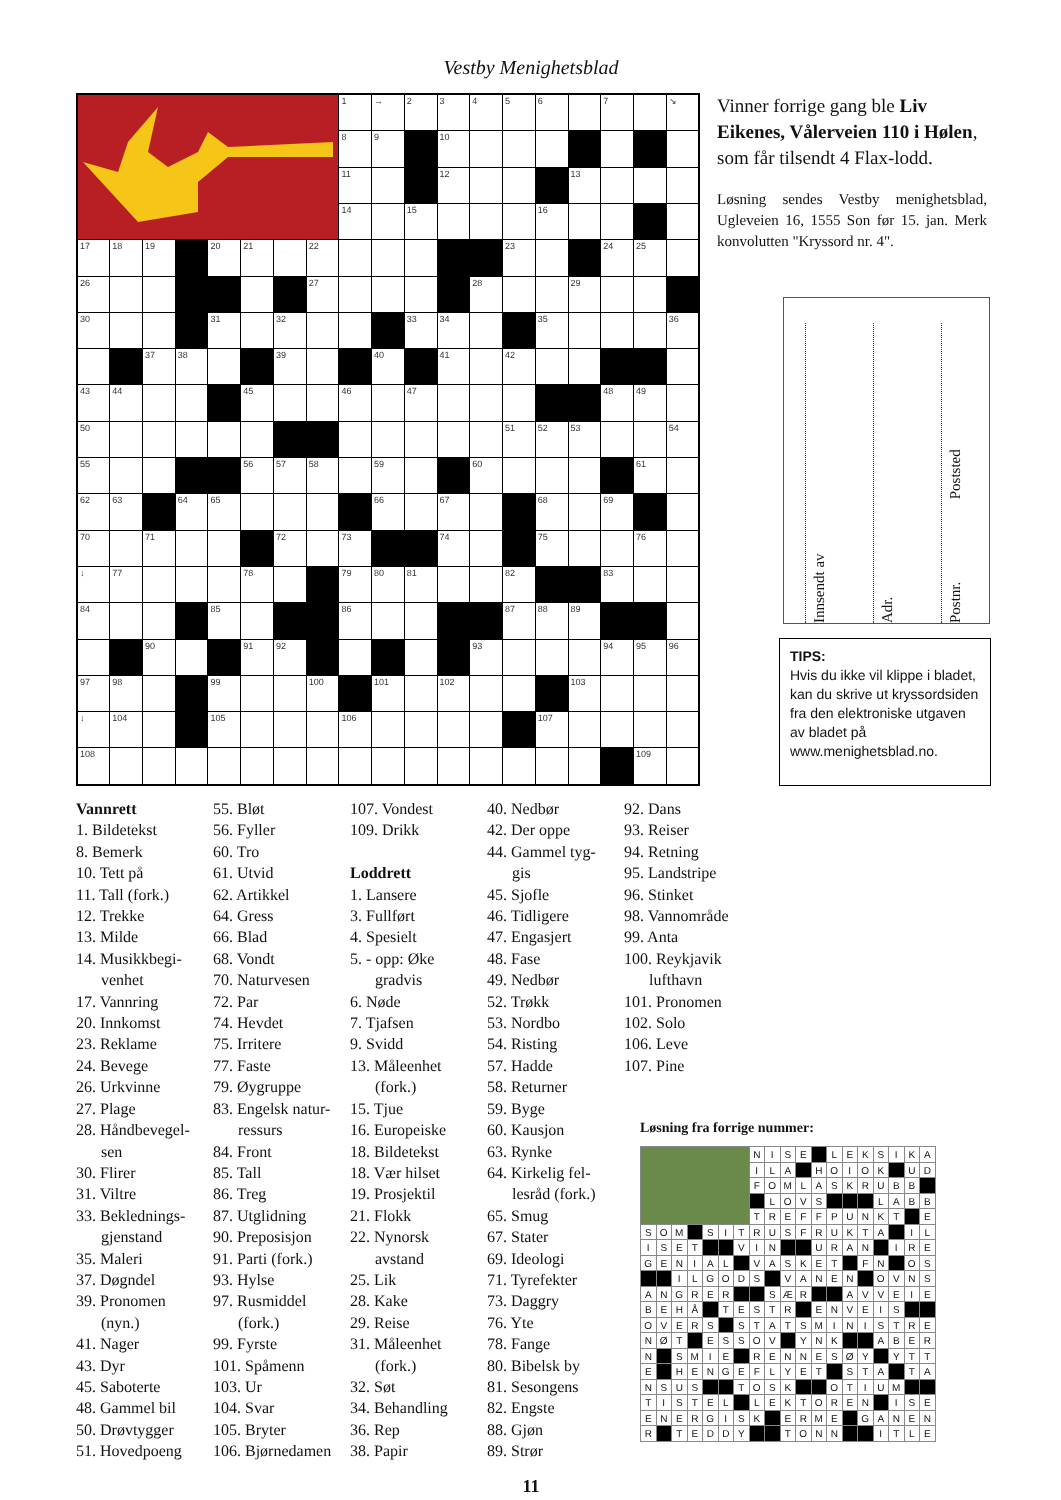Vestby Menighetsblad
| | | | | | | | | 1 | → | 2 | 3 | 4 | 5 | 6 | | 7 | | ↘ |
| | | | | | | | | 8 | 9 | | 10 | | | | | | | |
| | | | | | | | | 11 | | | 12 | | | | 13 | | | |
| | | | | | | | | 14 | | 15 | | | | 16 | | | | |
| 17 | 18 | 19 | | 20 | 21 | | 22 | | | | | | 23 | | | 24 | 25 | |
| 26 | | | | | | | 27 | | | | | 28 | | | 29 | | | |
| 30 | | | | 31 | | 32 | | | | 33 | 34 | | | 35 | | | | 36 |
| | | 37 | 38 | | | 39 | | | 40 | | 41 | | 42 | | | | | |
| 43 | 44 | | | | 45 | | | 46 | | 47 | | | | | | 48 | 49 | |
| 50 | | | | | | | | | | | | | 51 | 52 | 53 | | | 54 |
| 55 | | | | | 56 | 57 | 58 | | 59 | | | 60 | | | | | 61 | |
| 62 | 63 | | 64 | 65 | | | | | 66 | | 67 | | | 68 | | 69 | | |
| 70 | | 71 | | | | 72 | | 73 | | | 74 | | | 75 | | | 76 | |
| ↓ | 77 | | | | 78 | | | 79 | 80 | 81 | | | 82 | | | 83 | | |
| 84 | | | | 85 | | | | 86 | | | | | 87 | 88 | 89 | | | |
| | | 90 | | | 91 | 92 | | | | | | 93 | | | | 94 | 95 | 96 |
| 97 | 98 | | | 99 | | | 100 | | 101 | | 102 | | | | 103 | | | |
| ↓ | 104 | | | 105 | | | | 106 | | | | | | 107 | | | | |
| 108 | | | | | | | | | | | | | | | | | 109 | |
Vinner forrige gang ble Liv Eikenes, Vålerveien 110 i Hølen, som får tilsendt 4 Flax-lodd.
Løsning sendes Vestby menighetsblad, Ugleveien 16, 1555 Son før 15. jan. Merk konvolutten "Kryssord nr. 4".
Innsendt av
Adr.
Postnr. Poststed
TIPS:
Hvis du ikke vil klippe i bladet, kan du skrive ut kryssordsiden fra den elektroniske utgaven av bladet på www.menighetsblad.no.
Vannrett
1. Bildetekst
8. Bemerk
10. Tett på
11. Tall (fork.)
12. Trekke
13. Milde
14. Musikkbegi-
venhet
17. Vannring
20. Innkomst
23. Reklame
24. Bevege
26. Urkvinne
27. Plage
28. Håndbevegel-
sen
30. Flirer
31. Viltre
33. Beklednings-
gjenstand
35. Maleri
37. Døgndel
39. Pronomen
(nyn.)
41. Nager
43. Dyr
45. Saboterte
48. Gammel bil
50. Drøvtygger
51. Hovedpoeng
55. Bløt
56. Fyller
60. Tro
61. Utvid
62. Artikkel
64. Gress
66. Blad
68. Vondt
70. Naturvesen
72. Par
74. Hevdet
75. Irritere
77. Faste
79. Øygruppe
83. Engelsk natur-
ressurs
84. Front
85. Tall
86. Treg
87. Utglidning
90. Preposisjon
91. Parti (fork.)
93. Hylse
97. Rusmiddel
(fork.)
99. Fyrste
101. Spåmenn
103. Ur
104. Svar
105. Bryter
106. Bjørnedamen
107. Vondest
109. Drikk
Loddrett
1. Lansere
3. Fullført
4. Spesielt
5. - opp: Øke
gradvis
6. Nøde
7. Tjafsen
9. Svidd
13. Måleenhet
(fork.)
15. Tjue
16. Europeiske
18. Bildetekst
18. Vær hilset
19. Prosjektil
21. Flokk
22. Nynorsk
avstand
25. Lik
28. Kake
29. Reise
31. Måleenhet
(fork.)
32. Søt
34. Behandling
36. Rep
38. Papir
40. Nedbør
42. Der oppe
44. Gammel tyg-
gis
45. Sjofle
46. Tidligere
47. Engasjert
48. Fase
49. Nedbør
52. Trøkk
53. Nordbo
54. Risting
57. Hadde
58. Returner
59. Byge
60. Kausjon
63. Rynke
64. Kirkelig fel-
lesråd (fork.)
65. Smug
67. Stater
69. Ideologi
71. Tyrefekter
73. Daggry
76. Yte
78. Fange
80. Bibelsk by
81. Sesongens
82. Engste
88. Gjøn
89. Strør
92. Dans
93. Reiser
94. Retning
95. Landstripe
96. Stinket
98. Vannområde
99. Anta
100. Reykjavik
lufthavn
101. Pronomen
102. Solo
106. Leve
107. Pine
Løsning fra forrige nummer:
| | | | | | | | N | I | S | E | | L | E | K | S | I | K | A |
| | | | | | | | I | L | A | | H | O | I | O | K | | U | D |
| | | | | | | | F | O | M | L | A | S | K | R | U | B | B | |
| | | | | | | | | L | O | V | S | | | | L | A | B | B |
| | | | | | | | T | R | E | F | F | P | U | N | K | T | | E |
| S | O | M | | S | I | T | R | U | S | F | R | U | K | T | A | | I | L |
| I | S | E | T | | | V | I | N | | | U | R | A | N | | I | R | E |
| G | E | N | I | A | L | | V | A | S | K | E | T | | F | N | | O | S |
| | | I | L | G | O | D | S | | V | A | N | E | N | | O | V | N | S |
| A | N | G | R | E | R | | | S | Æ | R | | | A | V | V | E | I | E |
| B | E | H | Å | | T | E | S | T | R | | E | N | V | E | I | S | | |
| O | V | E | R | S | | S | T | A | T | S | M | I | N | I | S | T | R | E |
| N | Ø | T | | E | S | S | O | V | | Y | N | K | | | A | B | E | R |
| N | | S | M | I | E | | R | E | N | N | E | S | Ø | Y | | Y | T | T |
| E | | H | E | N | G | E | F | L | Y | E | T | | S | T | A | | T | A |
| N | S | U | S | | | T | O | S | K | | | O | T | I | U | M | | |
| T | I | S | T | E | L | | L | E | K | T | O | R | E | N | | I | S | E |
| E | N | E | R | G | I | S | K | | E | R | M | E | | G | A | N | E | N |
| R | | T | E | D | D | Y | | | T | O | N | N | | | I | T | L | E |
11